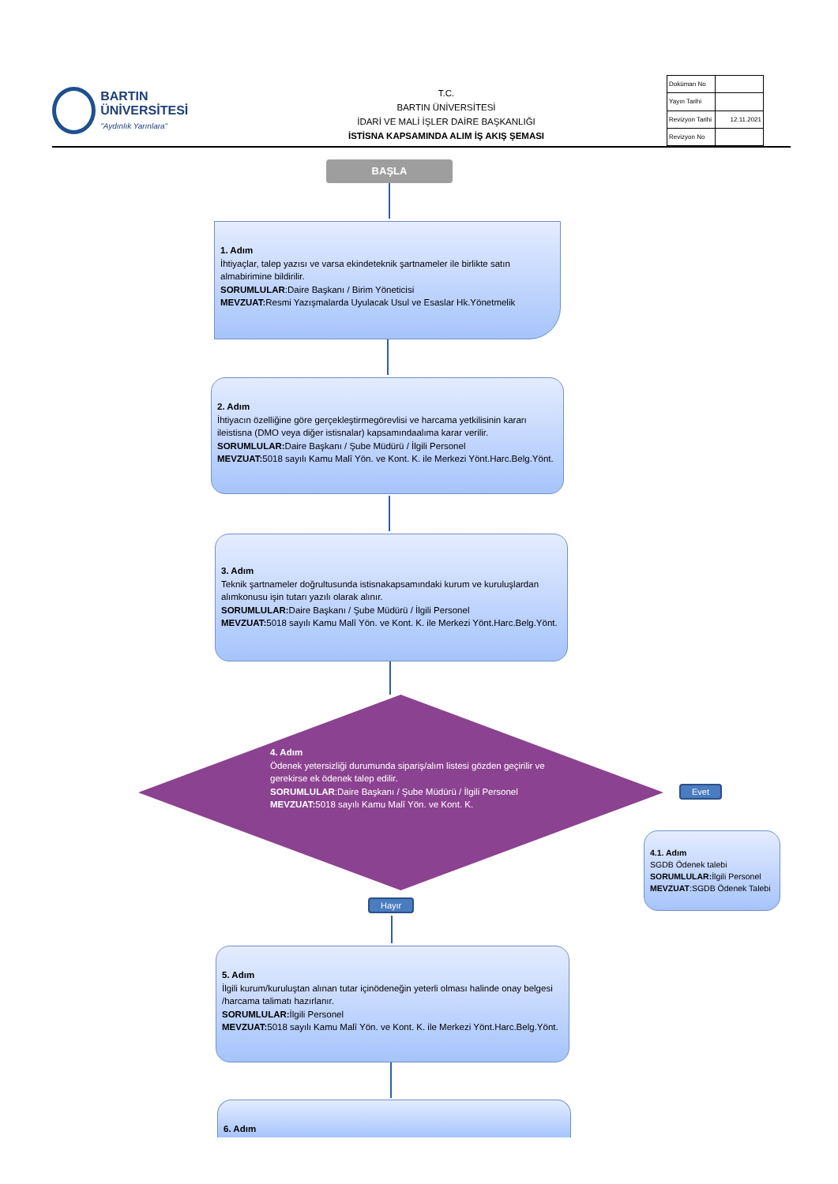BARTIN ÜNİVERSİTESİ
"Aydınlık Yarınlara"
T.C.
BARTIN ÜNİVERSİTESİ
İDARİ VE MALİ İŞLER DAİRE BAŞKANLIĞI
İSTİSNA KAPSAMINDA ALIM İŞ AKIŞ ŞEMASI
| Doküman No | |
| Yayın Tarihi | |
| Revizyon Tarihi | 12.11.2021 |
| Revizyon No | |
BAŞLA
1. Adım
İhtiyaçlar, talep yazısı ve varsa ekindeteknik şartnameler ile birlikte satın almabirimine bildirilir.
SORUMLULAR:Daire Başkanı / Birim Yöneticisi
MEVZUAT: Resmi Yazışmalarda Uyulacak Usul ve Esaslar Hk.Yönetmelik
2. Adım
İhtiyacın özelliğine göre gerçekleştirmegörevlisi ve harcama yetkilisinin kararı ileistisna (DMO veya diğer istisnalar) kapsamındaalıma karar verilir.
SORUMLULAR: Daire Başkanı / Şube Müdürü / İlgili Personel
MEVZUAT: 5018 sayılı Kamu Malî Yön. ve Kont. K. ile Merkezi Yönt.Harc.Belg.Yönt.
3. Adım
Teknik şartnameler doğrultusunda istisnakapsamındaki kurum ve kuruluşlardan alımkonusu işin tutarı yazılı olarak alınır.
SORUMLULAR: Daire Başkanı / Şube Müdürü / İlgili Personel
MEVZUAT: 5018 sayılı Kamu Malî Yön. ve Kont. K. ile Merkezi Yönt.Harc.Belg.Yönt.
4. Adım
Ödenek yetersizliği durumunda sipariş/alım listesi gözden geçirilir ve gerekirse ek ödenek talep edilir.
SORUMLULAR:Daire Başkanı / Şube Müdürü / İlgili Personel
MEVZUAT: 5018 sayılı Kamu Malî Yön. ve Kont. K.
Evet
4.1. Adım
SGDB Ödenek talebi
SORUMLULAR: İlgili Personel
MEVZUAT:SGDB Ödenek Talebi
Hayır
5. Adım
İlgili kurum/kuruluştan alınan tutar içinödeneğin yeterli olması halinde onay belgesi /harcama talimatı hazırlanır.
SORUMLULAR: İlgili Personel
MEVZUAT: 5018 sayılı Kamu Malî Yön. ve Kont. K. ile Merkezi Yönt.Harc.Belg.Yönt.
6. Adım